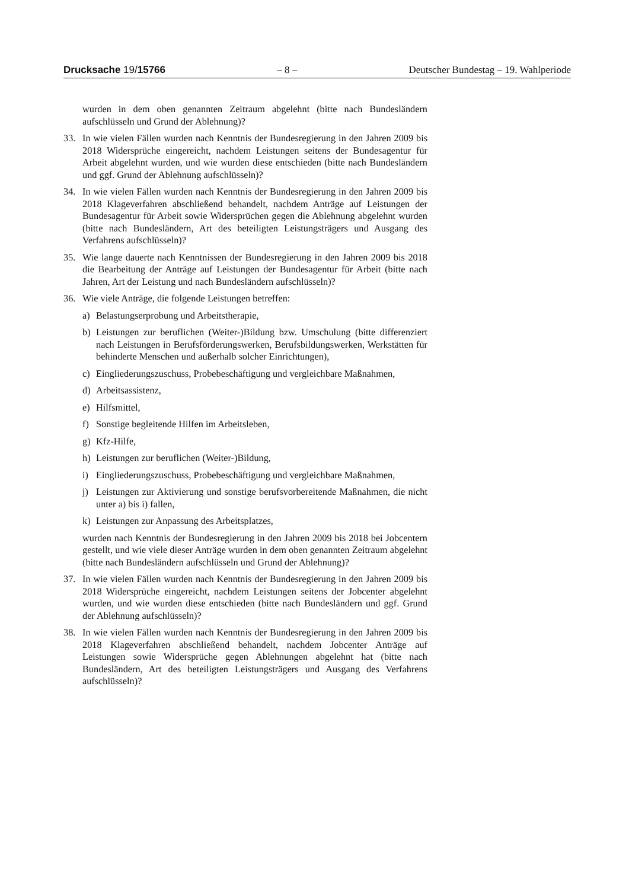Drucksache 19/15766 – 8 – Deutscher Bundestag – 19. Wahlperiode
wurden in dem oben genannten Zeitraum abgelehnt (bitte nach Bundesländern aufschlüsseln und Grund der Ablehnung)?
33. In wie vielen Fällen wurden nach Kenntnis der Bundesregierung in den Jahren 2009 bis 2018 Widersprüche eingereicht, nachdem Leistungen seitens der Bundesagentur für Arbeit abgelehnt wurden, und wie wurden diese entschieden (bitte nach Bundesländern und ggf. Grund der Ablehnung aufschlüsseln)?
34. In wie vielen Fällen wurden nach Kenntnis der Bundesregierung in den Jahren 2009 bis 2018 Klageverfahren abschließend behandelt, nachdem Anträge auf Leistungen der Bundesagentur für Arbeit sowie Widersprüchen gegen die Ablehnung abgelehnt wurden (bitte nach Bundesländern, Art des beteiligten Leistungsträgers und Ausgang des Verfahrens aufschlüsseln)?
35. Wie lange dauerte nach Kenntnissen der Bundesregierung in den Jahren 2009 bis 2018 die Bearbeitung der Anträge auf Leistungen der Bundesagentur für Arbeit (bitte nach Jahren, Art der Leistung und nach Bundesländern aufschlüsseln)?
36. Wie viele Anträge, die folgende Leistungen betreffen:
a) Belastungserprobung und Arbeitstherapie,
b) Leistungen zur beruflichen (Weiter-)Bildung bzw. Umschulung (bitte differenziert nach Leistungen in Berufsförderungswerken, Berufsbildungswerken, Werkstätten für behinderte Menschen und außerhalb solcher Einrichtungen),
c) Eingliederungszuschuss, Probebeschäftigung und vergleichbare Maßnahmen,
d) Arbeitsassistenz,
e) Hilfsmittel,
f) Sonstige begleitende Hilfen im Arbeitsleben,
g) Kfz-Hilfe,
h) Leistungen zur beruflichen (Weiter-)Bildung,
i) Eingliederungszuschuss, Probebeschäftigung und vergleichbare Maßnahmen,
j) Leistungen zur Aktivierung und sonstige berufsvorbereitende Maßnahmen, die nicht unter a) bis i) fallen,
k) Leistungen zur Anpassung des Arbeitsplatzes,
wurden nach Kenntnis der Bundesregierung in den Jahren 2009 bis 2018 bei Jobcentern gestellt, und wie viele dieser Anträge wurden in dem oben genannten Zeitraum abgelehnt (bitte nach Bundesländern aufschlüsseln und Grund der Ablehnung)?
37. In wie vielen Fällen wurden nach Kenntnis der Bundesregierung in den Jahren 2009 bis 2018 Widersprüche eingereicht, nachdem Leistungen seitens der Jobcenter abgelehnt wurden, und wie wurden diese entschieden (bitte nach Bundesländern und ggf. Grund der Ablehnung aufschlüsseln)?
38. In wie vielen Fällen wurden nach Kenntnis der Bundesregierung in den Jahren 2009 bis 2018 Klageverfahren abschließend behandelt, nachdem Jobcenter Anträge auf Leistungen sowie Widersprüche gegen Ablehnungen abgelehnt hat (bitte nach Bundesländern, Art des beteiligten Leistungsträgers und Ausgang des Verfahrens aufschlüsseln)?